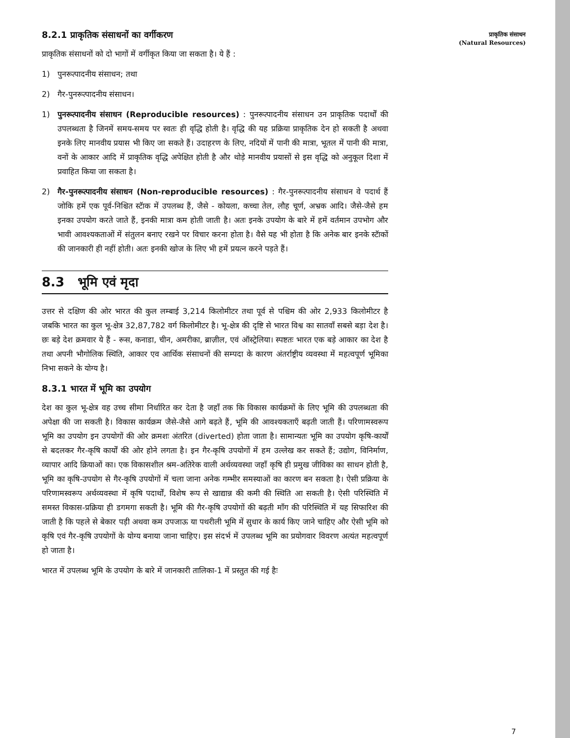8.2.1 प्राकृतिक संसाधनों का वर्गीकरण
प्राकृतिक संसाधनों को दो भागों में वर्गीकृत किया जा सकता है। ये हैं :
1) पुनरूत्पादनीय संसाधन; तथा
2) गैर-पुनरूत्पादनीय संसाधन।
1) पुनरूत्पादनीय संसाधन (Reproducible resources) : पुनरूत्पादनीय संसाधन उन प्राकृतिक पदार्थों की उपलब्धता है जिनमें समय-समय पर स्वतः ही वृद्धि होती है। वृद्धि की यह प्रक्रिया प्राकृतिक देन हो सकती है अथवा इनके लिए मानवीय प्रयास भी किए जा सकते हैं। उदाहरण के लिए, नदियों में पानी की मात्रा, भूतल में पानी की मात्रा, वनों के आकार आदि में प्राकृतिक वृद्धि अपेक्षित होती है और थोड़े मानवीय प्रयासों से इस वृद्धि को अनुकूल दिशा में प्रवाहित किया जा सकता है।
2) गैर-पुनरूत्पादनीय संसाधन (Non-reproducible resources) : गैर-पुनरूत्पादनीय संसाधन वे पदार्थ हैं जोकि हमें एक पूर्व-निश्चित स्टॅाक में उपलब्ध हैं, जैसे - कोयला, कच्चा तेल, लौह चूर्ण, अभ्रक आदि। जैसे-जैसे हम इनका उपयोग करते जाते हैं, इनकी मात्रा कम होती जाती है। अतः इनके उपयोग के बारे में हमें वर्तमान उपभोग और भावी आवश्यकताओं में संतुलन बनाए रखने पर विचार करना होता है। वैसे यह भी होता है कि अनेक बार इनके स्टॅाकों की जानकारी ही नहीं होती। अतः इनकी खोज के लिए भी हमें प्रयत्न करने पड़ते हैं।
8.3 भूमि एवं मृदा
उत्तर से दक्षिण की ओर भारत की कुल लम्बाई 3,214 किलोमीटर तथा पूर्व से पश्चिम की ओर 2,933 किलोमीटर है जबकि भारत का कुल भू-क्षेत्र 32,87,782 वर्ग किलोमीटर है। भू-क्षेत्र की दृष्टि से भारत विश्व का सातवाँ सबसे बड़ा देश है। छः बड़े देश क्रमवार ये हैं - रूस, कनाडा, चीन, अमरीका, ब्राज़ील, एवं ऑस्ट्रेलिया। स्पष्टतः भारत एक बड़े आकार का देश है तथा अपनी भौगोलिक स्थिति, आकार एव आर्थिक संसाधनों की सम्पदा के कारण अंतर्राष्ट्रीय व्यवस्था में महत्वपूर्ण भूमिका निभा सकने के योग्य है।
8.3.1 भारत में भूमि का उपयोग
देश का कुल भू-क्षेत्र वह उच्च सीमा निर्धारित कर देता है जहाँ तक कि विकास कार्यक्रमों के लिए भूमि की उपलब्धता की अपेक्षा की जा सकती है। विकास कार्यक्रम जैसे-जैसे आगे बढ़ते हैं, भूमि की आवश्यकताएँ बढ़ती जाती हैं। परिणामस्वरूप भूमि का उपयोग इन उपयोगों की ओर क्रमशः अंतरित (diverted) होता जाता है। सामान्यतः भूमि का उपयोग कृषि-कार्यों से बदलकर गैर-कृषि कार्यों की ओर होने लगता है। इन गैर-कृषि उपयोगों में हम उल्लेख कर सकते हैं; उद्योग, विनिर्माण, व्यापार आदि क्रियाओं का। एक विकासशील श्रम-अतिरेक वाली अर्थव्यवस्था जहाँ कृषि ही प्रमुख जीविका का साधन होती है, भूमि का कृषि-उपयोग से गैर-कृषि उपयोगों में चला जाना अनेक गम्भीर समस्याओं का कारण बन सकता है। ऐसी प्रक्रिया के परिणामस्वरूप अर्थव्यवस्था में कृषि पदार्थों, विशेष रूप से खाद्यान्न की कमी की स्थिति आ सकती है। ऐसी परिस्थिति में समस्त विकास-प्रक्रिया ही डगमगा सकती है। भूमि की गैर-कृषि उपयोगों की बढ़ती माँग की परिस्थिति में यह सिफारिश की जाती है कि पहले से बेकार पड़ी अथवा कम उपजाऊ या पथरीली भूमि में सुधार के कार्य किए जाने चाहिए और ऐसी भूमि को कृषि एवं गैर-कृषि उपयोगों के योग्य बनाया जाना चाहिए। इस संदर्भ में उपलब्ध भूमि का प्रयोगवार विवरण अत्यंत महत्वपूर्ण हो जाता है।
भारत में उपलब्ध भूमि के उपयोग के बारे में जानकारी तालिका-1 में प्रस्तुत की गई हैः
प्राकृतिक संसाधन
(Natural Resources)
7